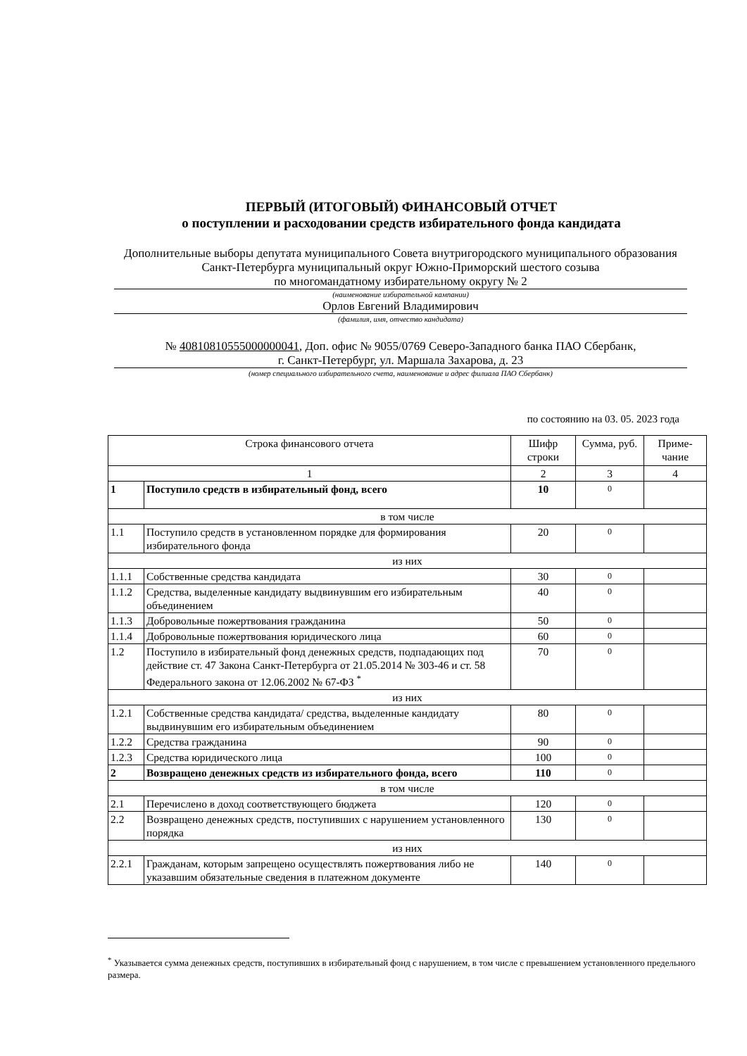ПЕРВЫЙ (ИТОГОВЫЙ) ФИНАНСОВЫЙ ОТЧЕТ
о поступлении и расходовании средств избирательного фонда кандидата
Дополнительные выборы депутата муниципального Совета внутригородского муниципального образования Санкт-Петербурга муниципальный округ Южно-Приморский шестого созыва
по многомандатному избирательному округу № 2
(наименование избирательной кампании)
Орлов Евгений Владимирович
(фамилия, имя, отчество кандидата)
№ 40810810555000000041, Доп. офис № 9055/0769 Северо-Западного банка ПАО Сбербанк,
г. Санкт-Петербург, ул. Маршала Захарова, д. 23
(номер специального избирательного счета, наименование и адрес филиала ПАО Сбербанк)
по состоянию на 03. 05. 2023 года
| Строка финансового отчета | | Шифр строки | Сумма, руб. | Приме-чание |
| --- | --- | --- | --- | --- |
| 1 | | 2 | 3 | 4 |
| 1 | Поступило средств в избирательный фонд, всего | 10 | 0 | |
| в том числе | | | | |
| 1.1 | Поступило средств в установленном порядке для формирования избирательного фонда | 20 | 0 | |
| из них | | | | |
| 1.1.1 | Собственные средства кандидата | 30 | 0 | |
| 1.1.2 | Средства, выделенные кандидату выдвинувшим его избирательным объединением | 40 | 0 | |
| 1.1.3 | Добровольные пожертвования гражданина | 50 | 0 | |
| 1.1.4 | Добровольные пожертвования юридического лица | 60 | 0 | |
| 1.2 | Поступило в избирательный фонд денежных средств, подпадающих под действие ст. 47 Закона Санкт-Петербурга от 21.05.2014 № 303-46 и ст. 58 Федерального закона от 12.06.2002 № 67-ФЗ <sup>*</sup> | 70 | 0 | |
| из них | | | | |
| 1.2.1 | Собственные средства кандидата/ средства, выделенные кандидату выдвинувшим его избирательным объединением | 80 | 0 | |
| 1.2.2 | Средства гражданина | 90 | 0 | |
| 1.2.3 | Средства юридического лица | 100 | 0 | |
| 2 | Возвращено денежных средств из избирательного фонда, всего | 110 | 0 | |
| в том числе | | | | |
| 2.1 | Перечислено в доход соответствующего бюджета | 120 | 0 | |
| 2.2 | Возвращено денежных средств, поступивших с нарушением установленного порядка | 130 | 0 | |
| из них | | | | |
| 2.2.1 | Гражданам, которым запрещено осуществлять пожертвования либо не указавшим обязательные сведения в платежном документе | 140 | 0 | |
<sup>*</sup> Указывается сумма денежных средств, поступивших в избирательный фонд с нарушением, в том числе с превышением установленного предельного размера.